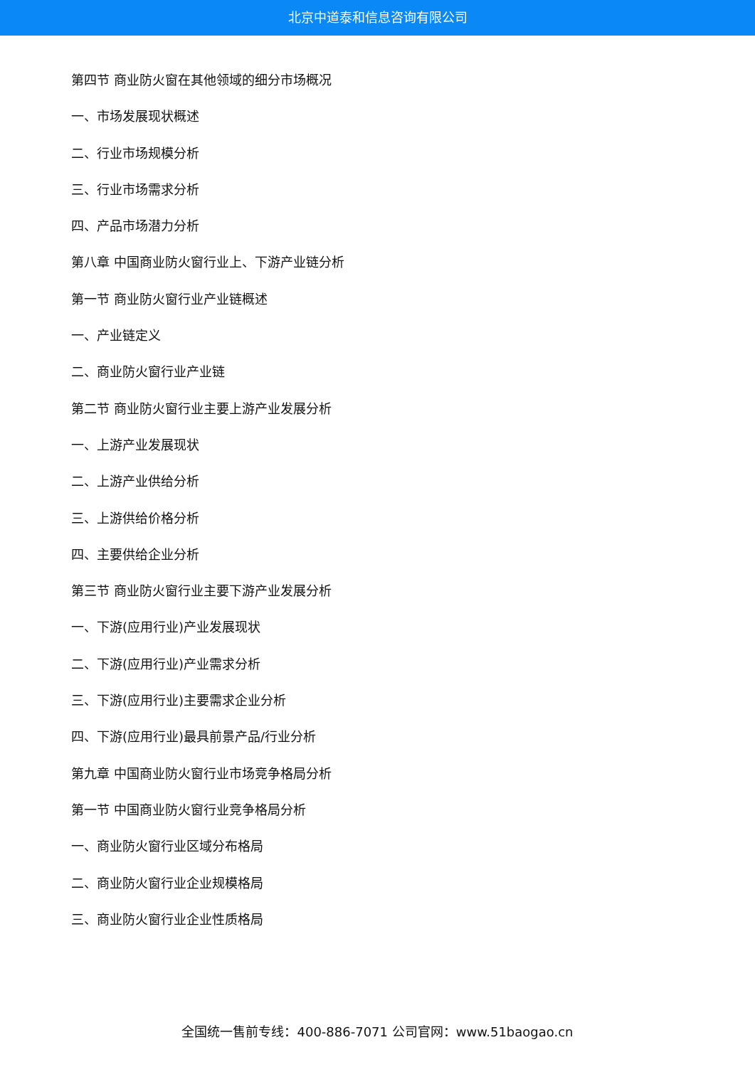北京中道泰和信息咨询有限公司
第四节 商业防火窗在其他领域的细分市场概况
一、市场发展现状概述
二、行业市场规模分析
三、行业市场需求分析
四、产品市场潜力分析
第八章 中国商业防火窗行业上、下游产业链分析
第一节 商业防火窗行业产业链概述
一、产业链定义
二、商业防火窗行业产业链
第二节 商业防火窗行业主要上游产业发展分析
一、上游产业发展现状
二、上游产业供给分析
三、上游供给价格分析
四、主要供给企业分析
第三节 商业防火窗行业主要下游产业发展分析
一、下游(应用行业)产业发展现状
二、下游(应用行业)产业需求分析
三、下游(应用行业)主要需求企业分析
四、下游(应用行业)最具前景产品/行业分析
第九章 中国商业防火窗行业市场竞争格局分析
第一节 中国商业防火窗行业竞争格局分析
一、商业防火窗行业区域分布格局
二、商业防火窗行业企业规模格局
三、商业防火窗行业企业性质格局
全国统一售前专线：400-886-7071 公司官网：www.51baogao.cn